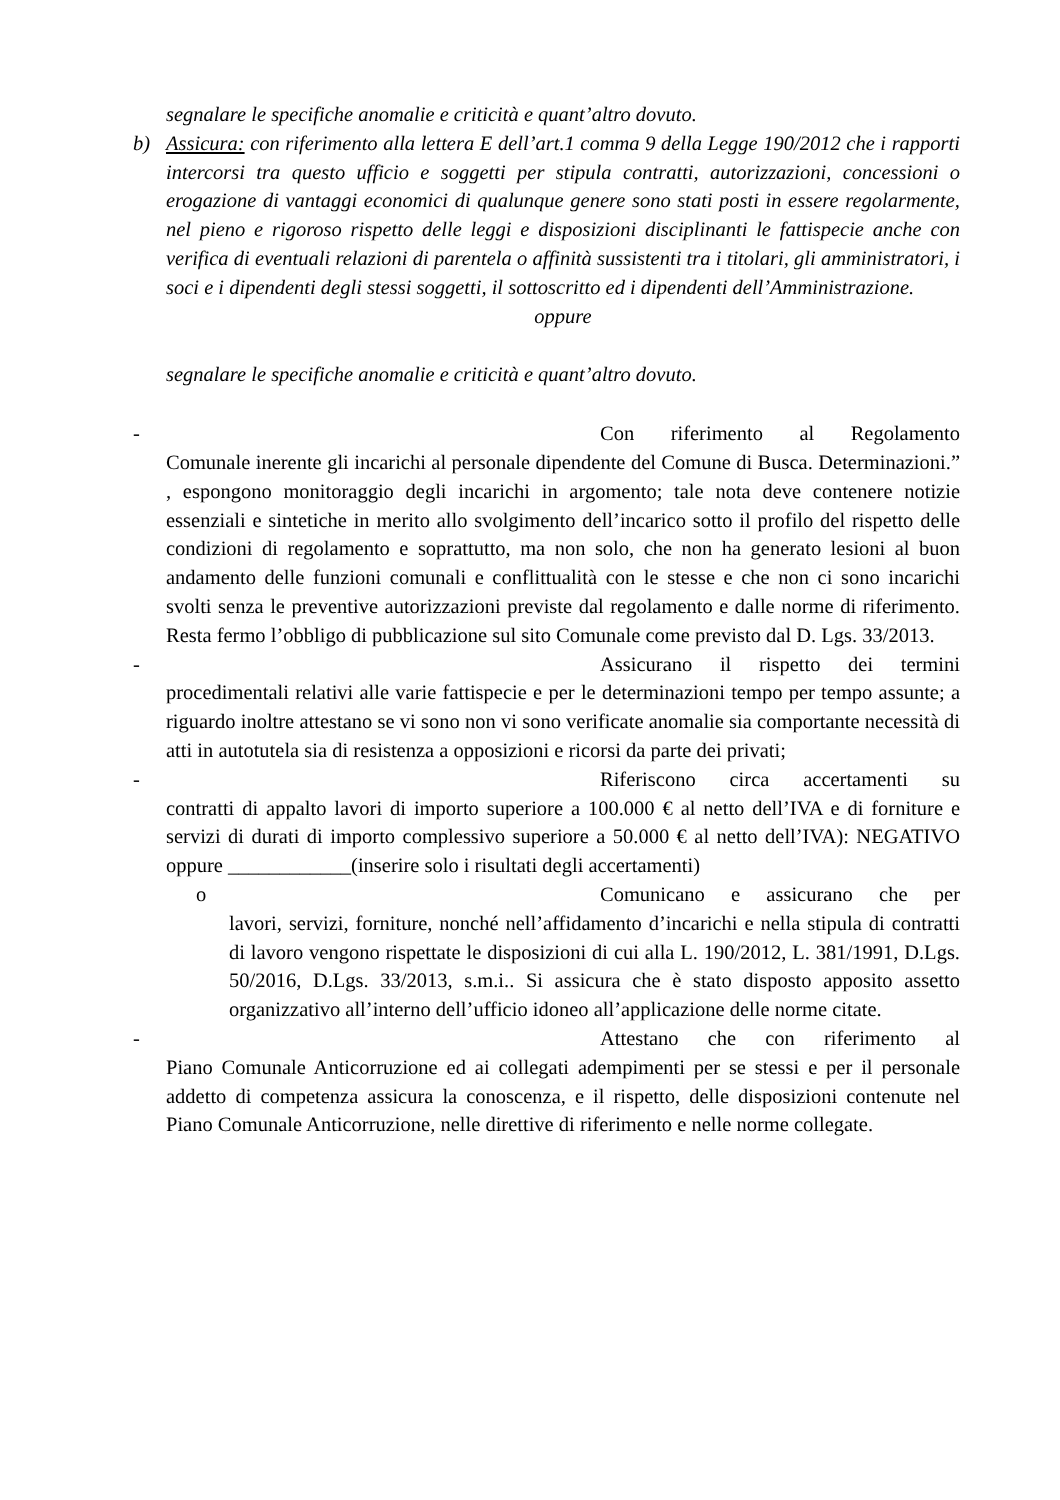segnalare le specifiche anomalie e criticità e quant’altro dovuto.
b) Assicura: con riferimento alla lettera E dell’art.1 comma 9 della Legge 190/2012 che i rapporti intercorsi tra questo ufficio e soggetti per stipula contratti, autorizzazioni, concessioni o erogazione di vantaggi economici di qualunque genere sono stati posti in essere regolarmente, nel pieno e rigoroso rispetto delle leggi e disposizioni disciplinanti le fattispecie anche con verifica di eventuali relazioni di parentela o affinità sussistenti tra i titolari, gli amministratori, i soci e i dipendenti degli stessi soggetti, il sottoscritto ed i dipendenti dell’Amministrazione.
oppure
segnalare le specifiche anomalie e criticità e quant’altro dovuto.
- Con riferimento al Regolamento
Comunale inerente gli incarichi al personale dipendente del Comune di Busca. Determinazioni.” , espongono monitoraggio degli incarichi in argomento; tale nota deve contenere notizie essenziali e sintetiche in merito allo svolgimento dell’incarico sotto il profilo del rispetto delle condizioni di regolamento e soprattutto, ma non solo, che non ha generato lesioni al buon andamento delle funzioni comunali e conflittualità con le stesse e che non ci sono incarichi svolti senza le preventive autorizzazioni previste dal regolamento e dalle norme di riferimento. Resta fermo l’obbligo di pubblicazione sul sito Comunale come previsto dal D. Lgs. 33/2013.
- Assicurano il rispetto dei termini
procedimentali relativi alle varie fattispecie e per le determinazioni tempo per tempo assunte; a riguardo inoltre attestano se vi sono non vi sono verificate anomalie sia comportante necessità di atti in autotutela sia di resistenza a opposizioni e ricorsi da parte dei privati;
- Riferiscono circa accertamenti su
contratti di appalto lavori di importo superiore a 100.000 € al netto dell’IVA e di forniture e servizi di durati di importo complessivo superiore a 50.000 € al netto dell’IVA): NEGATIVO oppure ____________(inserire solo i risultati degli accertamenti)
o Comunicano e assicurano che per
lavori, servizi, forniture, nonché nell’affidamento d’incarichi e nella stipula di contratti di lavoro vengono rispettate le disposizioni di cui alla L. 190/2012, L. 381/1991, D.Lgs. 50/2016, D.Lgs. 33/2013, s.m.i.. Si assicura che è stato disposto apposito assetto organizzativo all’interno dell’ufficio idoneo all’applicazione delle norme citate.
- Attestano che con riferimento al
Piano Comunale Anticorruzione ed ai collegati adempimenti per se stessi e per il personale addetto di competenza assicura la conoscenza, e il rispetto, delle disposizioni contenute nel Piano Comunale Anticorruzione, nelle direttive di riferimento e nelle norme collegate.